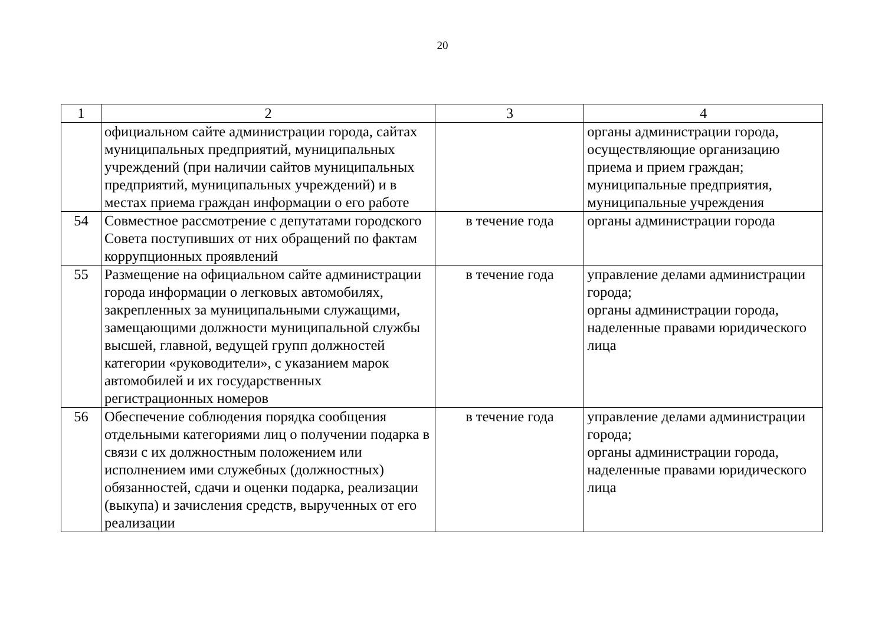20
| 1 | 2 | 3 | 4 |
| | официальном сайте администрации города, сайтах муниципальных предприятий, муниципальных учреждений (при наличии сайтов муниципальных предприятий, муниципальных учреждений) и в местах приема граждан информации о его работе | | органы администрации города, осуществляющие организацию приема и прием граждан; муниципальные предприятия, муниципальные учреждения |
| 54 | Совместное рассмотрение с депутатами городского Совета поступивших от них обращений по фактам коррупционных проявлений | в течение года | органы администрации города |
| 55 | Размещение на официальном сайте администрации города информации о легковых автомобилях, закрепленных за муниципальными служащими, замещающими должности муниципальной службы высшей, главной, ведущей групп должностей категории «руководители», с указанием марок автомобилей и их государственных регистрационных номеров | в течение года | управление делами администрации города; органы администрации города, наделенные правами юридического лица |
| 56 | Обеспечение соблюдения порядка сообщения отдельными категориями лиц о получении подарка в связи с их должностным положением или исполнением ими служебных (должностных) обязанностей, сдачи и оценки подарка, реализации (выкупа) и зачисления средств, вырученных от его реализации | в течение года | управление делами администрации города; органы администрации города, наделенные правами юридического лица |